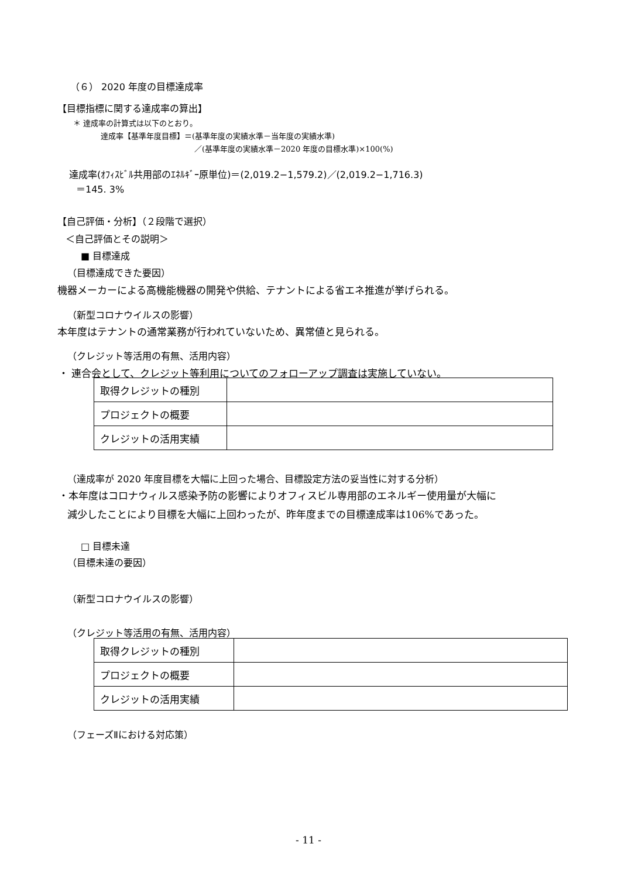（６） 2020 年度の目標達成率
【目標指標に関する達成率の算出】
＊ 達成率の計算式は以下のとおり。
達成率【基準年度目標】＝(基準年度の実績水準－当年度の実績水準)
／(基準年度の実績水準－2020 年度の目標水準)×100(%)
達成率(ｵﾌｨｽﾋﾞﾙ共用部のｴﾈﾙｷﾞｰ原単位)＝(2,019.2−1,579.2)／(2,019.2−1,716.3)
＝145. 3%
【自己評価・分析】（２段階で選択）
＜自己評価とその説明＞
■ 目標達成
（目標達成できた要因）
機器メーカーによる高機能機器の開発や供給、テナントによる省エネ推進が挙げられる。
（新型コロナウイルスの影響）
本年度はテナントの通常業務が行われていないため、異常値と見られる。
（クレジット等活用の有無、活用内容）
・ 連合会として、クレジット等利用についてのフォローアップ調査は実施していない。
| 取得クレジットの種別 | |
| プロジェクトの概要 | |
| クレジットの活用実績 | |
（達成率が 2020 年度目標を大幅に上回った場合、目標設定方法の妥当性に対する分析）
・本年度はコロナウィルス感染予防の影響によりオフィスビル専用部のエネルギー使用量が大幅に
減少したことにより目標を大幅に上回わったが、昨年度までの目標達成率は106%であった。
□ 目標未達
（目標未達の要因）
（新型コロナウイルスの影響）
（クレジット等活用の有無、活用内容）
| 取得クレジットの種別 | |
| プロジェクトの概要 | |
| クレジットの活用実績 | |
（フェーズⅡにおける対応策）
- 11 -